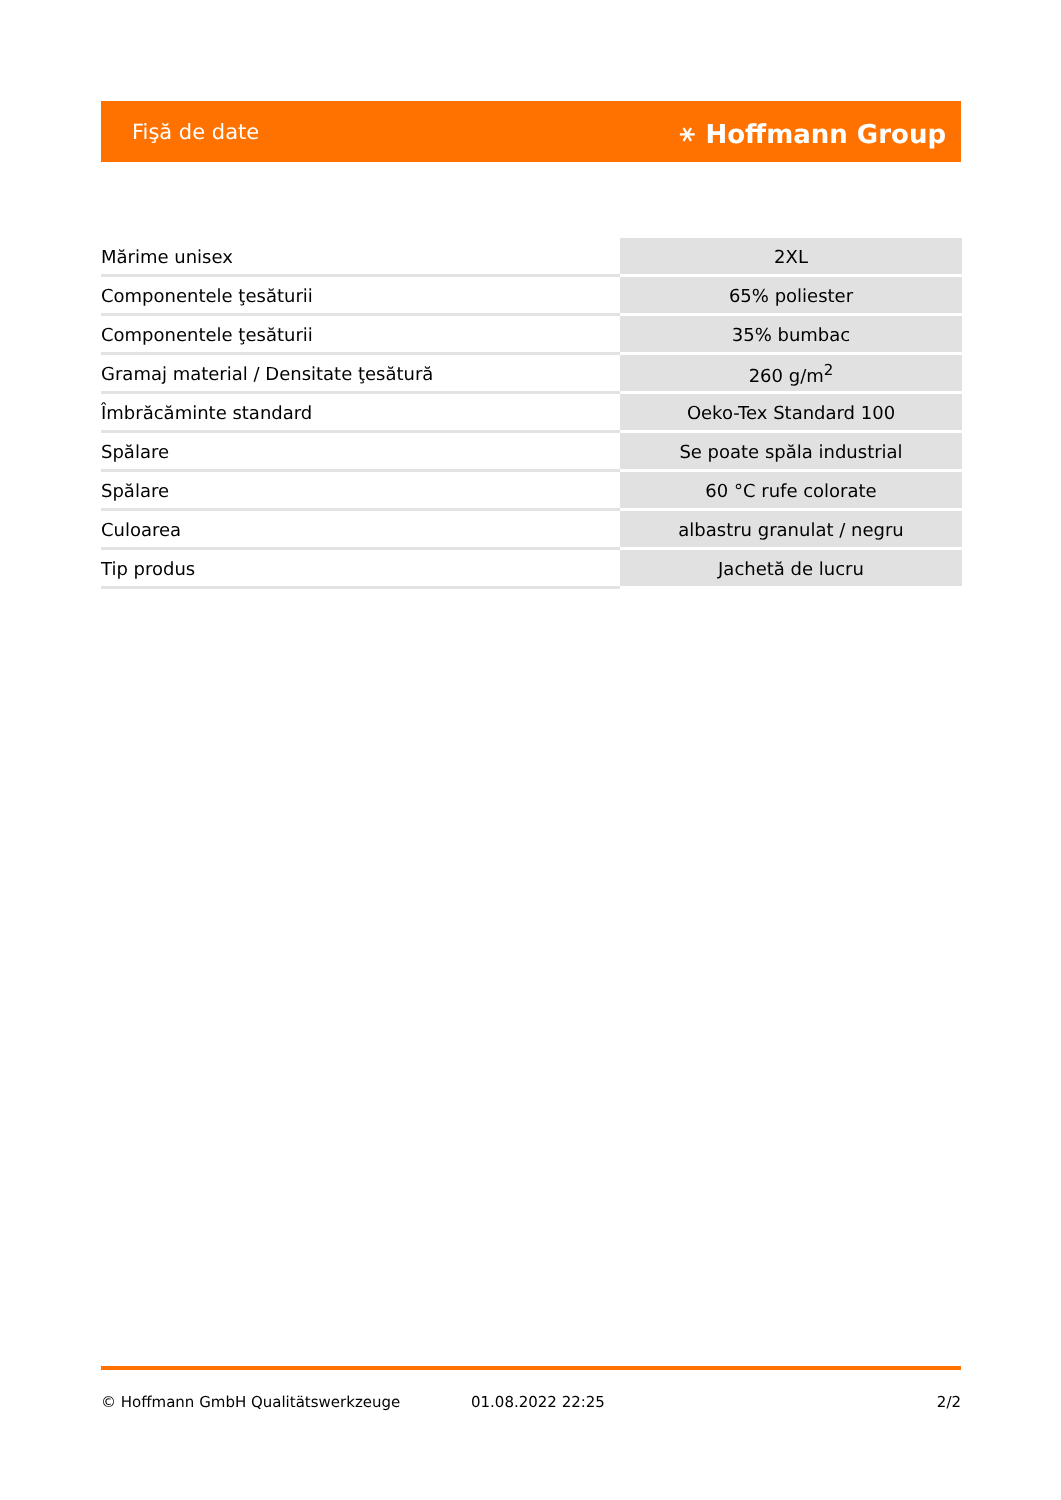Fişă de date ⚹ Hoffmann Group
| Mărime unisex | 2XL |
| Componentele ţesăturii | 65% poliester |
| Componentele ţesăturii | 35% bumbac |
| Gramaj material / Densitate ţesătură | 260 g/m<sup>2</sup> |
| Îmbrăcăminte standard | Oeko-Tex Standard 100 |
| Spălare | Se poate spăla industrial |
| Spălare | 60 °C rufe colorate |
| Culoarea | albastru granulat / negru |
| Tip produs | Jachetă de lucru |
© Hoffmann GmbH Qualitätswerkzeuge 01.08.2022 22:25 2/2